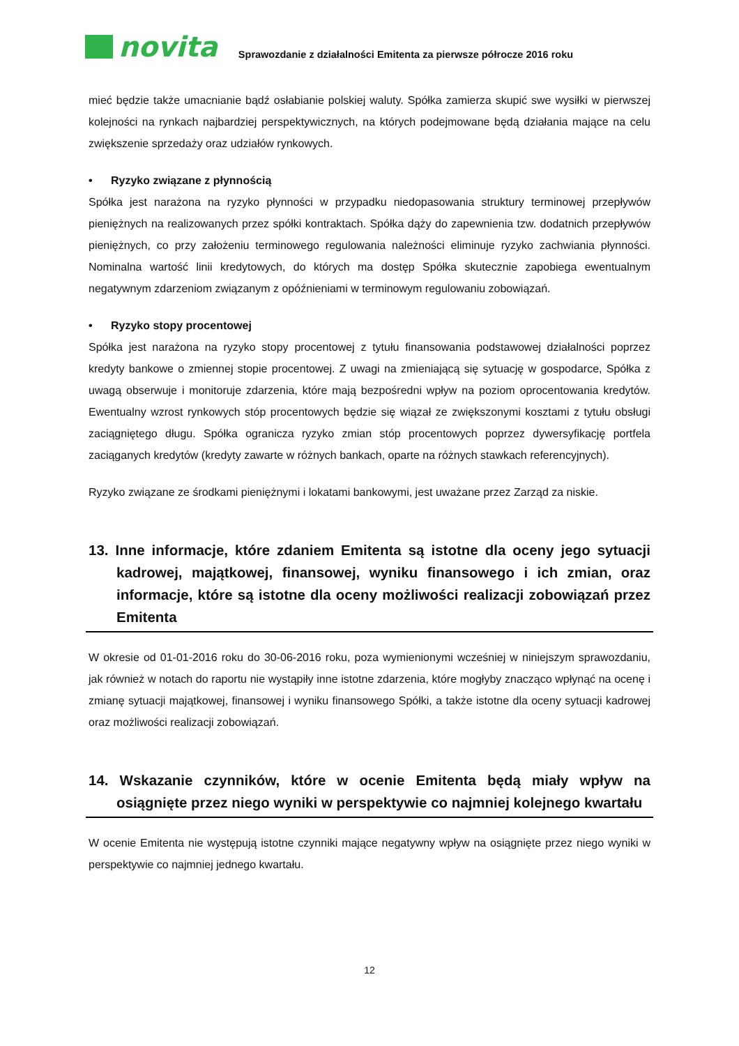novita
Sprawozdanie z działalności Emitenta za pierwsze półrocze 2016 roku
mieć będzie także umacnianie bądź osłabianie polskiej waluty. Spółka zamierza skupić swe wysiłki w pierwszej kolejności na rynkach najbardziej perspektywicznych, na których podejmowane będą działania mające na celu zwiększenie sprzedaży oraz udziałów rynkowych.
• Ryzyko związane z płynnością
Spółka jest narażona na ryzyko płynności w przypadku niedopasowania struktury terminowej przepływów pieniężnych na realizowanych przez spółki kontraktach. Spółka dąży do zapewnienia tzw. dodatnich przepływów pieniężnych, co przy założeniu terminowego regulowania należności eliminuje ryzyko zachwiania płynności. Nominalna wartość linii kredytowych, do których ma dostęp Spółka skutecznie zapobiega ewentualnym negatywnym zdarzeniom związanym z opóźnieniami w terminowym regulowaniu zobowiązań.
• Ryzyko stopy procentowej
Spółka jest narażona na ryzyko stopy procentowej z tytułu finansowania podstawowej działalności poprzez kredyty bankowe o zmiennej stopie procentowej. Z uwagi na zmieniającą się sytuację w gospodarce, Spółka z uwagą obserwuje i monitoruje zdarzenia, które mają bezpośredni wpływ na poziom oprocentowania kredytów. Ewentualny wzrost rynkowych stóp procentowych będzie się wiązał ze zwiększonymi kosztami z tytułu obsługi zaciągniętego długu. Spółka ogranicza ryzyko zmian stóp procentowych poprzez dywersyfikację portfela zaciąganych kredytów (kredyty zawarte w różnych bankach, oparte na różnych stawkach referencyjnych).
Ryzyko związane ze środkami pieniężnymi i lokatami bankowymi, jest uważane przez Zarząd za niskie.
13. Inne informacje, które zdaniem Emitenta są istotne dla oceny jego sytuacji kadrowej, majątkowej, finansowej, wyniku finansowego i ich zmian, oraz informacje, które są istotne dla oceny możliwości realizacji zobowiązań przez Emitenta
W okresie od 01-01-2016 roku do 30-06-2016 roku, poza wymienionymi wcześniej w niniejszym sprawozdaniu, jak również w notach do raportu nie wystąpiły inne istotne zdarzenia, które mogłyby znacząco wpłynąć na ocenę i zmianę sytuacji majątkowej, finansowej i wyniku finansowego Spółki, a także istotne dla oceny sytuacji kadrowej oraz możliwości realizacji zobowiązań.
14. Wskazanie czynników, które w ocenie Emitenta będą miały wpływ na osiągnięte przez niego wyniki w perspektywie co najmniej kolejnego kwartału
W ocenie Emitenta nie występują istotne czynniki mające negatywny wpływ na osiągnięte przez niego wyniki w perspektywie co najmniej jednego kwartału.
12